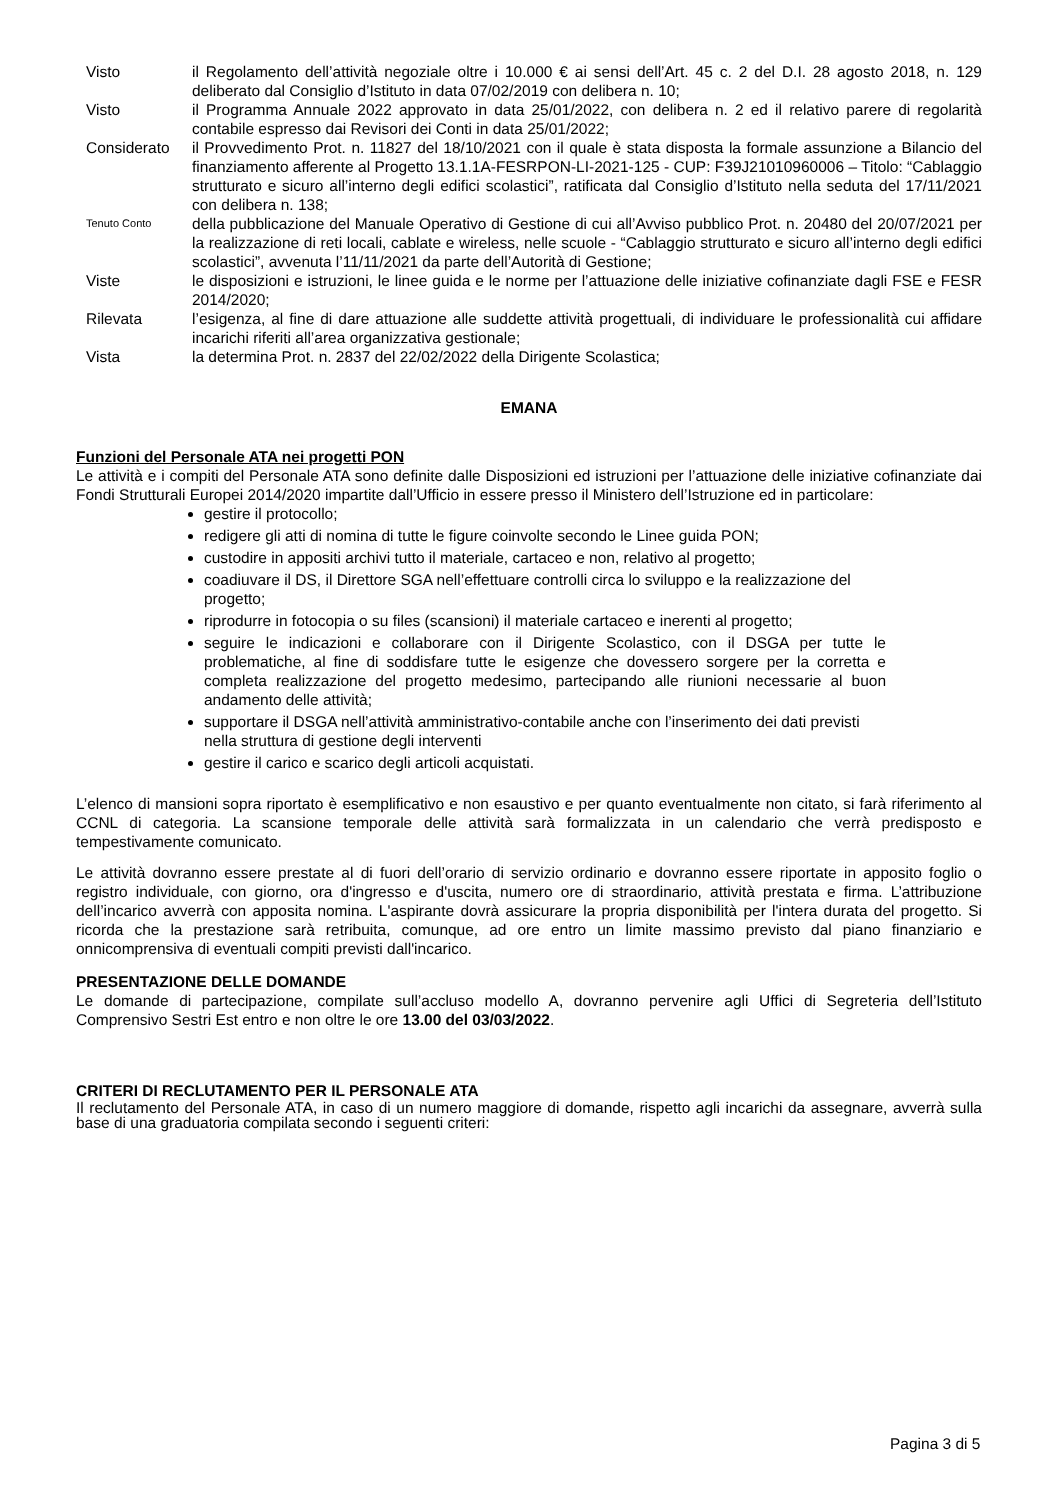Visto il Regolamento dell’attività negoziale oltre i 10.000 € ai sensi dell’Art. 45 c. 2 del D.I. 28 agosto 2018, n. 129 deliberato dal Consiglio d’Istituto in data 07/02/2019 con delibera n. 10;
Visto il Programma Annuale 2022 approvato in data 25/01/2022, con delibera n. 2 ed il relativo parere di regolarità contabile espresso dai Revisori dei Conti in data 25/01/2022;
Considerato il Provvedimento Prot. n. 11827 del 18/10/2021 con il quale è stata disposta la formale assunzione a Bilancio del finanziamento afferente al Progetto 13.1.1A-FESRPON-LI-2021-125 - CUP: F39J21010960006 – Titolo: “Cablaggio strutturato e sicuro all’interno degli edifici scolastici”, ratificata dal Consiglio d’Istituto nella seduta del 17/11/2021 con delibera n. 138;
Tenuto Conto
della pubblicazione del Manuale Operativo di Gestione di cui all’Avviso pubblico Prot. n. 20480 del 20/07/2021 per la realizzazione di reti locali, cablate e wireless, nelle scuole - “Cablaggio strutturato e sicuro all’interno degli edifici scolastici”, avvenuta l’11/11/2021 da parte dell’Autorità di Gestione;
Viste le disposizioni e istruzioni, le linee guida e le norme per l’attuazione delle iniziative cofinanziate dagli FSE e FESR 2014/2020;
Rilevata l’esigenza, al fine di dare attuazione alle suddette attività progettuali, di individuare le professionalità cui affidare incarichi riferiti all’area organizzativa gestionale;
Vista la determina Prot. n. 2837 del 22/02/2022 della Dirigente Scolastica;
EMANA
Funzioni del Personale ATA nei progetti PON
Le attività e i compiti del Personale ATA sono definite dalle Disposizioni ed istruzioni per l’attuazione delle iniziative cofinanziate dai Fondi Strutturali Europei 2014/2020 impartite dall’Ufficio in essere presso il Ministero dell’Istruzione ed in particolare:
gestire il protocollo;
redigere gli atti di nomina di tutte le figure coinvolte secondo le Linee guida PON;
custodire in appositi archivi tutto il materiale, cartaceo e non, relativo al progetto;
coadiuvare il DS, il Direttore SGA nell’effettuare controlli circa lo sviluppo e la realizzazione del progetto;
riprodurre in fotocopia o su files (scansioni) il materiale cartaceo e inerenti al progetto;
seguire le indicazioni e collaborare con il Dirigente Scolastico, con il DSGA per tutte le problematiche, al fine di soddisfare tutte le esigenze che dovessero sorgere per la corretta e completa realizzazione del progetto medesimo, partecipando alle riunioni necessarie al buon andamento delle attività;
supportare il DSGA nell’attività amministrativo-contabile anche con l’inserimento dei dati previsti nella struttura di gestione degli interventi
gestire il carico e scarico degli articoli acquistati.
L’elenco di mansioni sopra riportato è esemplificativo e non esaustivo e per quanto eventualmente non citato, si farà riferimento al CCNL di categoria. La scansione temporale delle attività sarà formalizzata in un calendario che verrà predisposto e tempestivamente comunicato.
Le attività dovranno essere prestate al di fuori dell’orario di servizio ordinario e dovranno essere riportate in apposito foglio o registro individuale, con giorno, ora d'ingresso e d'uscita, numero ore di straordinario, attività prestata e firma. L’attribuzione dell’incarico avverrà con apposita nomina. L'aspirante dovrà assicurare la propria disponibilità per l'intera durata del progetto. Si ricorda che la prestazione sarà retribuita, comunque, ad ore entro un limite massimo previsto dal piano finanziario e onnicomprensiva di eventuali compiti previsti dall'incarico.
PRESENTAZIONE DELLE DOMANDE
Le domande di partecipazione, compilate sull’accluso modello A, dovranno pervenire agli Uffici di Segreteria dell’Istituto Comprensivo Sestri Est entro e non oltre le ore 13.00 del 03/03/2022.
CRITERI DI RECLUTAMENTO PER IL PERSONALE ATA
Il reclutamento del Personale ATA, in caso di un numero maggiore di domande, rispetto agli incarichi da assegnare, avverrà sulla base di una graduatoria compilata secondo i seguenti criteri:
Pagina 3 di 5